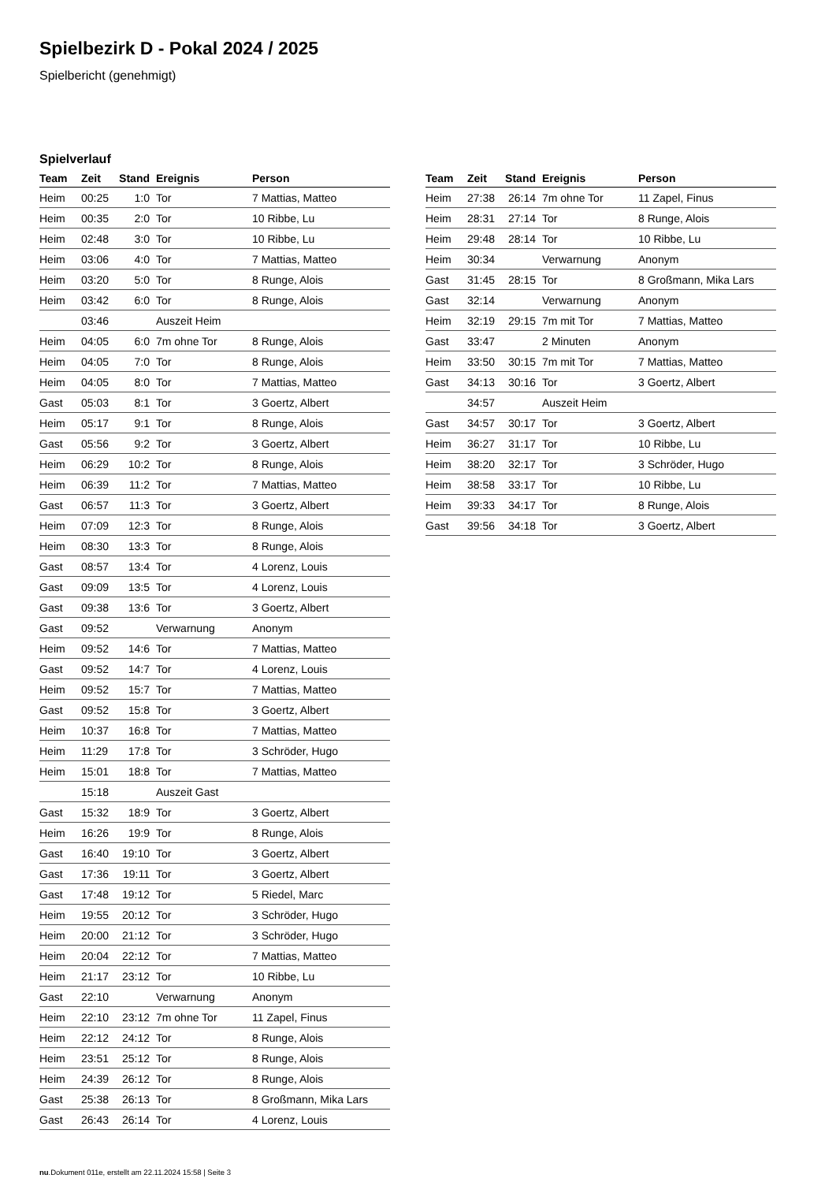Spielbezirk D - Pokal 2024 / 2025
Spielbericht (genehmigt)
Spielverlauf
| Team | Zeit | Stand | Ereignis | Person |
| --- | --- | --- | --- | --- |
| Heim | 00:25 | 1:0 | Tor | 7 Mattias, Matteo |
| Heim | 00:35 | 2:0 | Tor | 10 Ribbe, Lu |
| Heim | 02:48 | 3:0 | Tor | 10 Ribbe, Lu |
| Heim | 03:06 | 4:0 | Tor | 7 Mattias, Matteo |
| Heim | 03:20 | 5:0 | Tor | 8 Runge, Alois |
| Heim | 03:42 | 6:0 | Tor | 8 Runge, Alois |
| | 03:46 | | Auszeit Heim | |
| Heim | 04:05 | 6:0 | 7m ohne Tor | 8 Runge, Alois |
| Heim | 04:05 | 7:0 | Tor | 8 Runge, Alois |
| Heim | 04:05 | 8:0 | Tor | 7 Mattias, Matteo |
| Gast | 05:03 | 8:1 | Tor | 3 Goertz, Albert |
| Heim | 05:17 | 9:1 | Tor | 8 Runge, Alois |
| Gast | 05:56 | 9:2 | Tor | 3 Goertz, Albert |
| Heim | 06:29 | 10:2 | Tor | 8 Runge, Alois |
| Heim | 06:39 | 11:2 | Tor | 7 Mattias, Matteo |
| Gast | 06:57 | 11:3 | Tor | 3 Goertz, Albert |
| Heim | 07:09 | 12:3 | Tor | 8 Runge, Alois |
| Heim | 08:30 | 13:3 | Tor | 8 Runge, Alois |
| Gast | 08:57 | 13:4 | Tor | 4 Lorenz, Louis |
| Gast | 09:09 | 13:5 | Tor | 4 Lorenz, Louis |
| Gast | 09:38 | 13:6 | Tor | 3 Goertz, Albert |
| Gast | 09:52 | | Verwarnung | Anonym |
| Heim | 09:52 | 14:6 | Tor | 7 Mattias, Matteo |
| Gast | 09:52 | 14:7 | Tor | 4 Lorenz, Louis |
| Heim | 09:52 | 15:7 | Tor | 7 Mattias, Matteo |
| Gast | 09:52 | 15:8 | Tor | 3 Goertz, Albert |
| Heim | 10:37 | 16:8 | Tor | 7 Mattias, Matteo |
| Heim | 11:29 | 17:8 | Tor | 3 Schröder, Hugo |
| Heim | 15:01 | 18:8 | Tor | 7 Mattias, Matteo |
| | 15:18 | | Auszeit Gast | |
| Gast | 15:32 | 18:9 | Tor | 3 Goertz, Albert |
| Heim | 16:26 | 19:9 | Tor | 8 Runge, Alois |
| Gast | 16:40 | 19:10 | Tor | 3 Goertz, Albert |
| Gast | 17:36 | 19:11 | Tor | 3 Goertz, Albert |
| Gast | 17:48 | 19:12 | Tor | 5 Riedel, Marc |
| Heim | 19:55 | 20:12 | Tor | 3 Schröder, Hugo |
| Heim | 20:00 | 21:12 | Tor | 3 Schröder, Hugo |
| Heim | 20:04 | 22:12 | Tor | 7 Mattias, Matteo |
| Heim | 21:17 | 23:12 | Tor | 10 Ribbe, Lu |
| Gast | 22:10 | | Verwarnung | Anonym |
| Heim | 22:10 | 23:12 | 7m ohne Tor | 11 Zapel, Finus |
| Heim | 22:12 | 24:12 | Tor | 8 Runge, Alois |
| Heim | 23:51 | 25:12 | Tor | 8 Runge, Alois |
| Heim | 24:39 | 26:12 | Tor | 8 Runge, Alois |
| Gast | 25:38 | 26:13 | Tor | 8 Großmann, Mika Lars |
| Gast | 26:43 | 26:14 | Tor | 4 Lorenz, Louis |
| Team | Zeit | Stand | Ereignis | Person |
| --- | --- | --- | --- | --- |
| Heim | 27:38 | 26:14 | 7m ohne Tor | 11 Zapel, Finus |
| Heim | 28:31 | 27:14 | Tor | 8 Runge, Alois |
| Heim | 29:48 | 28:14 | Tor | 10 Ribbe, Lu |
| Heim | 30:34 | | Verwarnung | Anonym |
| Gast | 31:45 | 28:15 | Tor | 8 Großmann, Mika Lars |
| Gast | 32:14 | | Verwarnung | Anonym |
| Heim | 32:19 | 29:15 | 7m mit Tor | 7 Mattias, Matteo |
| Gast | 33:47 | | 2 Minuten | Anonym |
| Heim | 33:50 | 30:15 | 7m mit Tor | 7 Mattias, Matteo |
| Gast | 34:13 | 30:16 | Tor | 3 Goertz, Albert |
| | 34:57 | | Auszeit Heim | |
| Gast | 34:57 | 30:17 | Tor | 3 Goertz, Albert |
| Heim | 36:27 | 31:17 | Tor | 10 Ribbe, Lu |
| Heim | 38:20 | 32:17 | Tor | 3 Schröder, Hugo |
| Heim | 38:58 | 33:17 | Tor | 10 Ribbe, Lu |
| Heim | 39:33 | 34:17 | Tor | 8 Runge, Alois |
| Gast | 39:56 | 34:18 | Tor | 3 Goertz, Albert |
nu.Dokument 011e, erstellt am 22.11.2024 15:58 | Seite 3